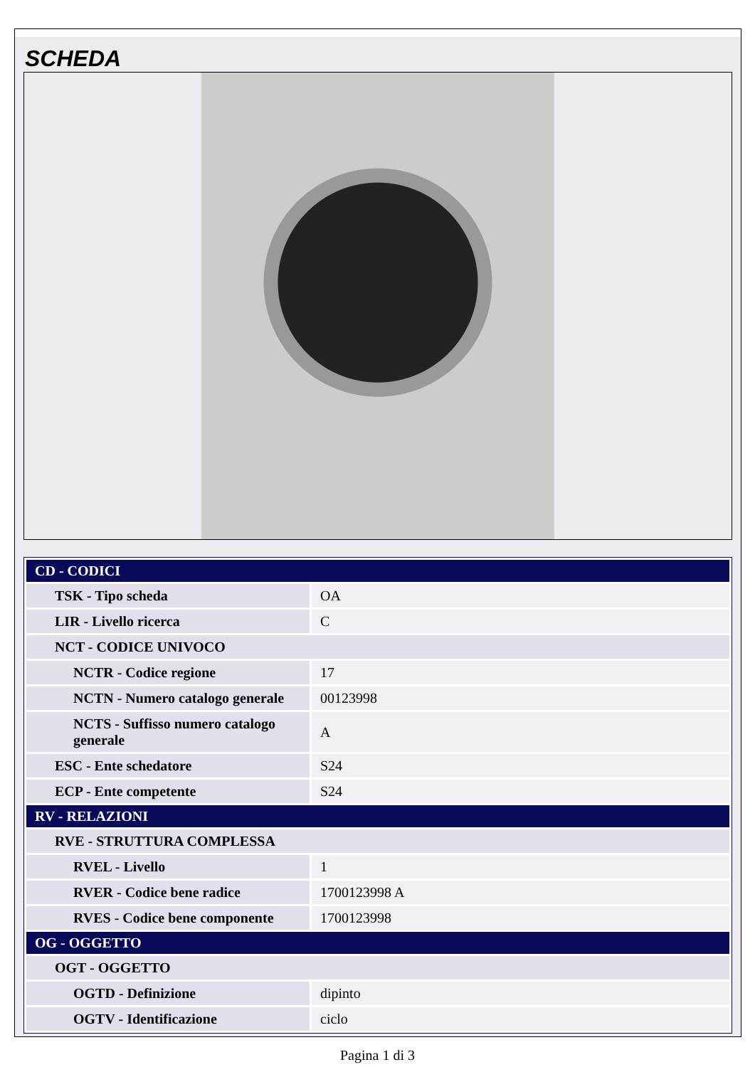SCHEDA
| CD - CODICI | |
| --- | --- |
| TSK - Tipo scheda | OA |
| LIR - Livello ricerca | C |
| NCT - CODICE UNIVOCO | |
| NCTR - Codice regione | 17 |
| NCTN - Numero catalogo generale | 00123998 |
| NCTS - Suffisso numero catalogo generale | A |
| ESC - Ente schedatore | S24 |
| ECP - Ente competente | S24 |
| RV - RELAZIONI | |
| RVE - STRUTTURA COMPLESSA | |
| RVEL - Livello | 1 |
| RVER - Codice bene radice | 1700123998 A |
| RVES - Codice bene componente | 1700123998 |
| OG - OGGETTO | |
| OGT - OGGETTO | |
| OGTD - Definizione | dipinto |
| OGTV - Identificazione | ciclo |
Pagina 1 di 3